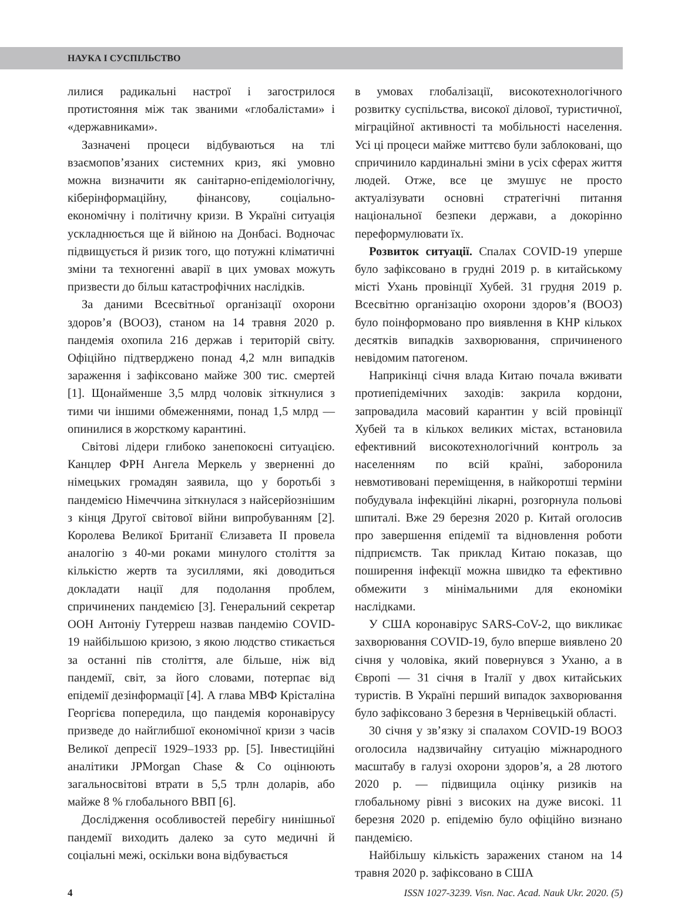НАУКА І СУСПІЛЬСТВО
лилися радикальні настрої і загострилося протистояння між так званими «глобалістами» і «державниками».
Зазначені процеси відбуваються на тлі взаємопов’язаних системних криз, які умовно можна визначити як санітарно-епідеміологічну, кіберінформаційну, фінансову, соціально-економічну і політичну кризи. В Україні ситуація ускладнюється ще й війною на Донбасі. Водночас підвищується й ризик того, що потужні кліматичні зміни та техногенні аварії в цих умовах можуть призвести до більш катастрофічних наслідків.
За даними Всесвітньої організації охорони здоров’я (ВООЗ), станом на 14 травня 2020 р. пандемія охопила 216 держав і територій світу. Офіційно підтверджено понад 4,2 млн випадків зараження і зафіксовано майже 300 тис. смертей [1]. Щонайменше 3,5 млрд чоловік зіткнулися з тими чи іншими обмеженнями, понад 1,5 млрд — опинилися в жорсткому карантині.
Світові лідери глибоко занепокоєні ситуацією. Канцлер ФРН Ангела Меркель у зверненні до німецьких громадян заявила, що у боротьбі з пандемією Німеччина зіткнулася з найсерйознішим з кінця Другої світової війни випробуванням [2]. Королева Великої Британії Єлизавета II провела аналогію з 40-ми роками минулого століття за кількістю жертв та зусиллями, які доводиться докладати нації для подолання проблем, спричинених пандемією [3]. Генеральний секретар ООН Антоніу Гутерреш назвав пандемію COVID-19 найбільшою кризою, з якою людство стикається за останні пів століття, але більше, ніж від пандемії, світ, за його словами, потерпає від епідемії дезінформації [4]. А глава МВФ Крісталіна Георгієва попередила, що пандемія коронавірусу призведе до найглибшої економічної кризи з часів Великої депресії 1929–1933 рр. [5]. Інвестиційні аналітики JPMorgan Chase & Co оцінюють загальносвітові втрати в 5,5 трлн доларів, або майже 8 % глобального ВВП [6].
Дослідження особливостей перебігу нинішньої пандемії виходить далеко за суто медичні й соціальні межі, оскільки вона відбувається
в умовах глобалізації, високотехнологічного розвитку суспільства, високої ділової, туристичної, міграційної активності та мобільності населення. Усі ці процеси майже миттєво були заблоковані, що спричинило кардинальні зміни в усіх сферах життя людей. Отже, все це змушує не просто актуалізувати основні стратегічні питання національної безпеки держави, а докорінно переформулювати їх.
Розвиток ситуації. Спалах COVID-19 уперше було зафіксовано в грудні 2019 р. в китайському місті Ухань провінції Хубей. 31 грудня 2019 р. Всесвітню організацію охорони здоров’я (ВООЗ) було поінформовано про виявлення в КНР кількох десятків випадків захворювання, спричиненого невідомим патогеном.
Наприкінці січня влада Китаю почала вживати протиепідемічних заходів: закрила кордони, запровадила масовий карантин у всій провінції Хубей та в кількох великих містах, встановила ефективний високотехнологічний контроль за населенням по всій країні, заборонила невмотивовані переміщення, в найкоротші терміни побудувала інфекційні лікарні, розгорнула польові шпиталі. Вже 29 березня 2020 р. Китай оголосив про завершення епідемії та відновлення роботи підприємств. Так приклад Китаю показав, що поширення інфекції можна швидко та ефективно обмежити з мінімальними для економіки наслідками.
У США коронавірус SARS-CoV-2, що викликає захворювання COVID-19, було вперше виявлено 20 січня у чоловіка, який повернувся з Уханю, а в Європі — 31 січня в Італії у двох китайських туристів. В Україні перший випадок захворювання було зафіксовано 3 березня в Чернівецькій області.
30 січня у зв’язку зі спалахом COVID-19 ВООЗ оголосила надзвичайну ситуацію міжнародного масштабу в галузі охорони здоров’я, а 28 лютого 2020 р. — підвищила оцінку ризиків на глобальному рівні з високих на дуже високі. 11 березня 2020 р. епідемію було офіційно визнано пандемією.
Найбільшу кількість заражених станом на 14 травня 2020 р. зафіксовано в США
4 ISSN 1027-3239. Visn. Nac. Acad. Nauk Ukr. 2020. (5)